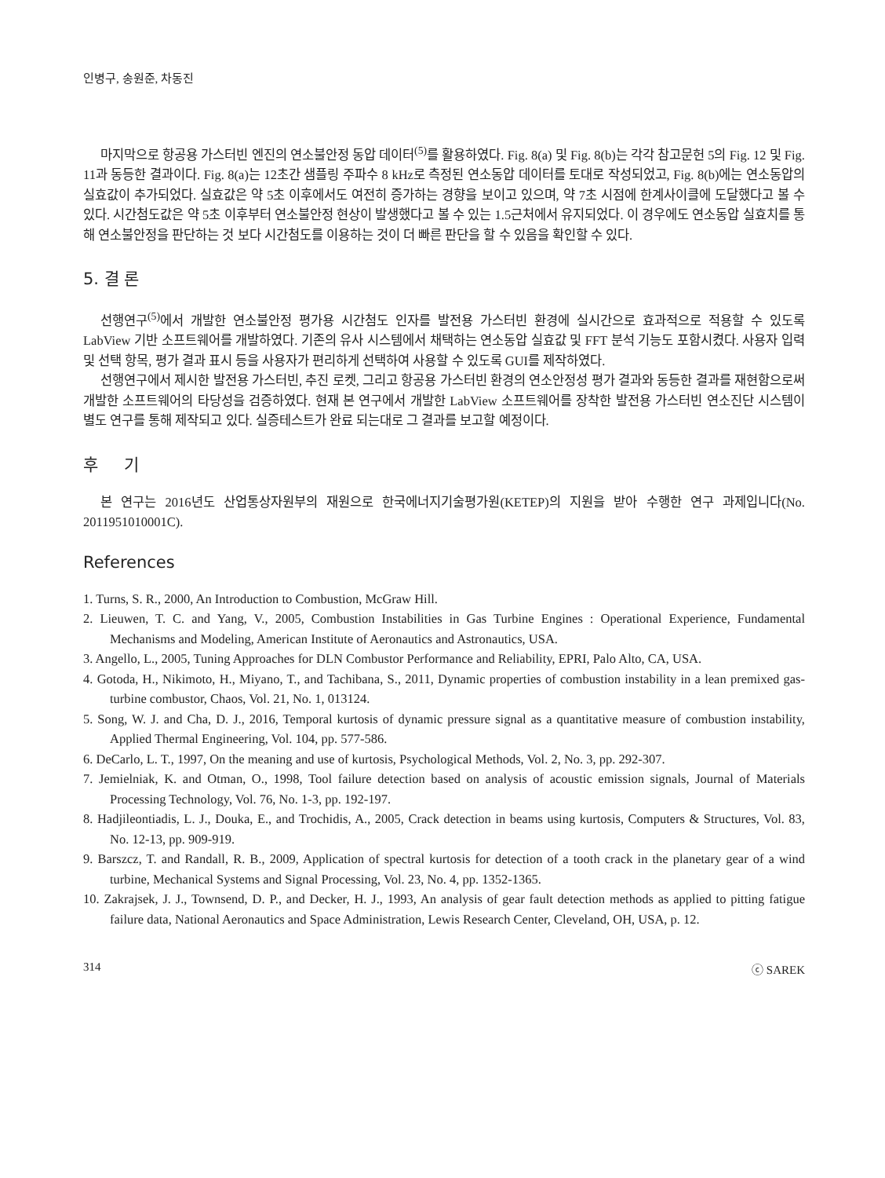인병구, 송원준, 차동진
마지막으로 항공용 가스터빈 엔진의 연소불안정 동압 데이터<sup>(5)</sup>를 활용하였다. Fig. 8(a) 및 Fig. 8(b)는 각각 참고문헌 5의 Fig. 12 및 Fig. 11과 동등한 결과이다. Fig. 8(a)는 12초간 샘플링 주파수 8 kHz로 측정된 연소동압 데이터를 토대로 작성되었고, Fig. 8(b)에는 연소동압의 실효값이 추가되었다. 실효값은 약 5초 이후에서도 여전히 증가하는 경향을 보이고 있으며, 약 7초 시점에 한계사이클에 도달했다고 볼 수 있다. 시간첨도값은 약 5초 이후부터 연소불안정 현상이 발생했다고 볼 수 있는 1.5근처에서 유지되었다. 이 경우에도 연소동압 실효치를 통해 연소불안정을 판단하는 것 보다 시간첨도를 이용하는 것이 더 빠른 판단을 할 수 있음을 확인할 수 있다.
5. 결 론
선행연구<sup>(5)</sup>에서 개발한 연소불안정 평가용 시간첨도 인자를 발전용 가스터빈 환경에 실시간으로 효과적으로 적용할 수 있도록 LabView 기반 소프트웨어를 개발하였다. 기존의 유사 시스템에서 채택하는 연소동압 실효값 및 FFT 분석 기능도 포함시켰다. 사용자 입력 및 선택 항목, 평가 결과 표시 등을 사용자가 편리하게 선택하여 사용할 수 있도록 GUI를 제작하였다.
선행연구에서 제시한 발전용 가스터빈, 추진 로켓, 그리고 항공용 가스터빈 환경의 연소안정성 평가 결과와 동등한 결과를 재현함으로써 개발한 소프트웨어의 타당성을 검증하였다. 현재 본 연구에서 개발한 LabView 소프트웨어를 장착한 발전용 가스터빈 연소진단 시스템이 별도 연구를 통해 제작되고 있다. 실증테스트가 완료 되는대로 그 결과를 보고할 예정이다.
후 기
본 연구는 2016년도 산업통상자원부의 재원으로 한국에너지기술평가원(KETEP)의 지원을 받아 수행한 연구 과제입니다(No. 2011951010001C).
References
1. Turns, S. R., 2000, An Introduction to Combustion, McGraw Hill.
2. Lieuwen, T. C. and Yang, V., 2005, Combustion Instabilities in Gas Turbine Engines : Operational Experience, Fundamental Mechanisms and Modeling, American Institute of Aeronautics and Astronautics, USA.
3. Angello, L., 2005, Tuning Approaches for DLN Combustor Performance and Reliability, EPRI, Palo Alto, CA, USA.
4. Gotoda, H., Nikimoto, H., Miyano, T., and Tachibana, S., 2011, Dynamic properties of combustion instability in a lean premixed gas-turbine combustor, Chaos, Vol. 21, No. 1, 013124.
5. Song, W. J. and Cha, D. J., 2016, Temporal kurtosis of dynamic pressure signal as a quantitative measure of combustion instability, Applied Thermal Engineering, Vol. 104, pp. 577-586.
6. DeCarlo, L. T., 1997, On the meaning and use of kurtosis, Psychological Methods, Vol. 2, No. 3, pp. 292-307.
7. Jemielniak, K. and Otman, O., 1998, Tool failure detection based on analysis of acoustic emission signals, Journal of Materials Processing Technology, Vol. 76, No. 1-3, pp. 192-197.
8. Hadjileontiadis, L. J., Douka, E., and Trochidis, A., 2005, Crack detection in beams using kurtosis, Computers & Structures, Vol. 83, No. 12-13, pp. 909-919.
9. Barszcz, T. and Randall, R. B., 2009, Application of spectral kurtosis for detection of a tooth crack in the planetary gear of a wind turbine, Mechanical Systems and Signal Processing, Vol. 23, No. 4, pp. 1352-1365.
10. Zakrajsek, J. J., Townsend, D. P., and Decker, H. J., 1993, An analysis of gear fault detection methods as applied to pitting fatigue failure data, National Aeronautics and Space Administration, Lewis Research Center, Cleveland, OH, USA, p. 12.
314 ⓒ SAREK